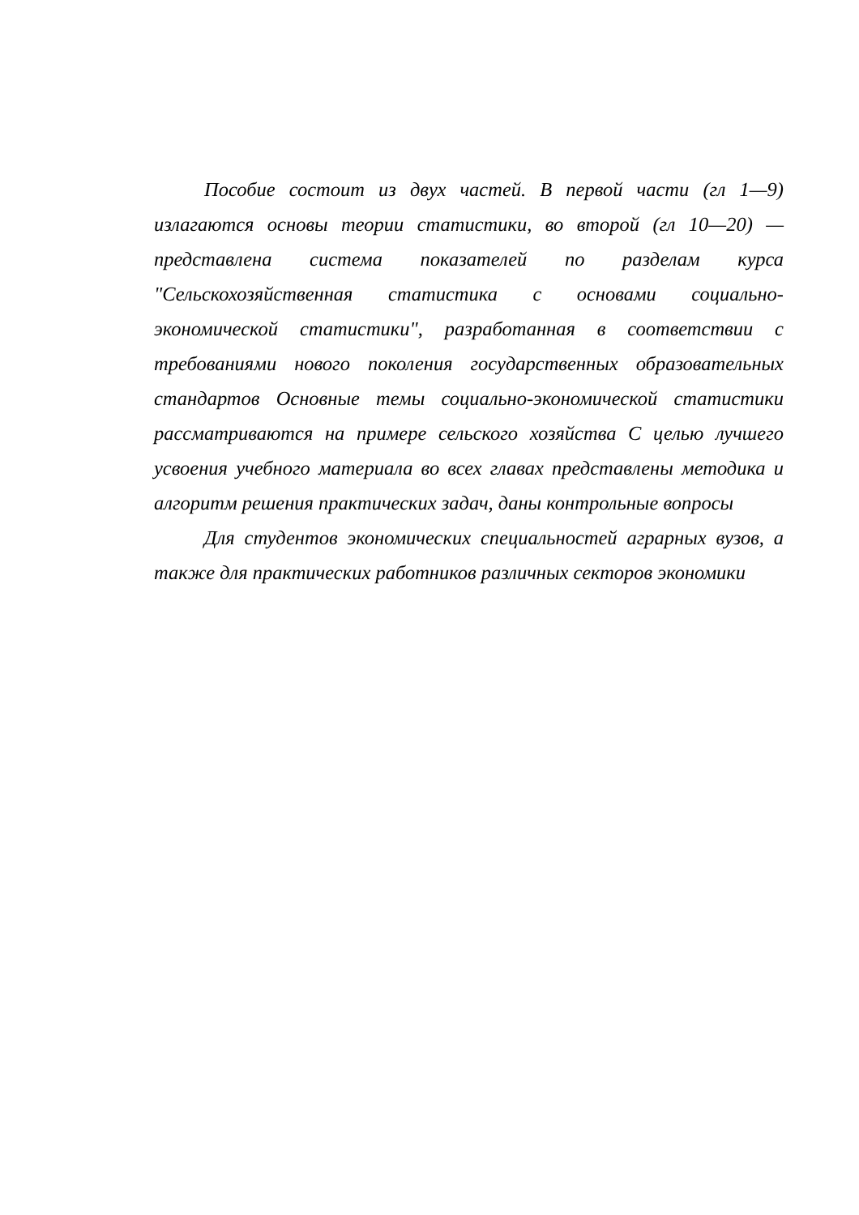Пособие состоит из двух частей. В первой части (гл 1—9) излагаются основы теории статистики, во второй (гл 10—20) — представлена система показателей по разделам курса "Сельскохозяйственная статистика с основами социально-экономической статистики", разработанная в соответствии с требованиями нового поколения государственных образовательных стандартов Основные темы социально-экономической статистики рассматриваются на примере сельского хозяйства С целью лучшего усвоения учебного материала во всех главах представлены методика и алгоритм решения практических задач, даны контрольные вопросы
Для студентов экономических специальностей аграрных вузов, а также для практических работников различных секторов экономики